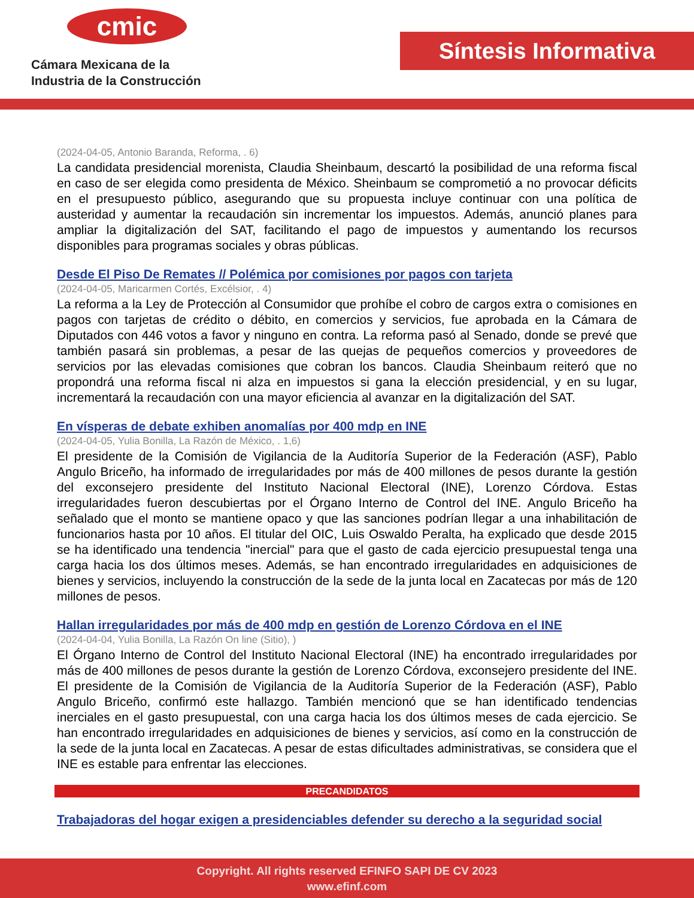cmic
Cámara Mexicana de la
Industria de la Construcción
Síntesis Informativa
(2024-04-05, Antonio Baranda, Reforma, . 6)
La candidata presidencial morenista, Claudia Sheinbaum, descartó la posibilidad de una reforma fiscal en caso de ser elegida como presidenta de México. Sheinbaum se comprometió a no provocar déficits en el presupuesto público, asegurando que su propuesta incluye continuar con una política de austeridad y aumentar la recaudación sin incrementar los impuestos. Además, anunció planes para ampliar la digitalización del SAT, facilitando el pago de impuestos y aumentando los recursos disponibles para programas sociales y obras públicas.
Desde El Piso De Remates // Polémica por comisiones por pagos con tarjeta
(2024-04-05, Maricarmen Cortés, Excélsior, . 4)
La reforma a la Ley de Protección al Consumidor que prohíbe el cobro de cargos extra o comisiones en pagos con tarjetas de crédito o débito, en comercios y servicios, fue aprobada en la Cámara de Diputados con 446 votos a favor y ninguno en contra. La reforma pasó al Senado, donde se prevé que también pasará sin problemas, a pesar de las quejas de pequeños comercios y proveedores de servicios por las elevadas comisiones que cobran los bancos. Claudia Sheinbaum reiteró que no propondrá una reforma fiscal ni alza en impuestos si gana la elección presidencial, y en su lugar, incrementará la recaudación con una mayor eficiencia al avanzar en la digitalización del SAT.
En vísperas de debate exhiben anomalías por 400 mdp en INE
(2024-04-05, Yulia Bonilla, La Razón de México, . 1,6)
El presidente de la Comisión de Vigilancia de la Auditoría Superior de la Federación (ASF), Pablo Angulo Briceño, ha informado de irregularidades por más de 400 millones de pesos durante la gestión del exconsejero presidente del Instituto Nacional Electoral (INE), Lorenzo Córdova. Estas irregularidades fueron descubiertas por el Órgano Interno de Control del INE. Angulo Briceño ha señalado que el monto se mantiene opaco y que las sanciones podrían llegar a una inhabilitación de funcionarios hasta por 10 años. El titular del OIC, Luis Oswaldo Peralta, ha explicado que desde 2015 se ha identificado una tendencia "inercial" para que el gasto de cada ejercicio presupuestal tenga una carga hacia los dos últimos meses. Además, se han encontrado irregularidades en adquisiciones de bienes y servicios, incluyendo la construcción de la sede de la junta local en Zacatecas por más de 120 millones de pesos.
Hallan irregularidades por más de 400 mdp en gestión de Lorenzo Córdova en el INE
(2024-04-04, Yulia Bonilla, La Razón On line (Sitio), )
El Órgano Interno de Control del Instituto Nacional Electoral (INE) ha encontrado irregularidades por más de 400 millones de pesos durante la gestión de Lorenzo Córdova, exconsejero presidente del INE. El presidente de la Comisión de Vigilancia de la Auditoría Superior de la Federación (ASF), Pablo Angulo Briceño, confirmó este hallazgo. También mencionó que se han identificado tendencias inerciales en el gasto presupuestal, con una carga hacia los dos últimos meses de cada ejercicio. Se han encontrado irregularidades en adquisiciones de bienes y servicios, así como en la construcción de la sede de la junta local en Zacatecas. A pesar de estas dificultades administrativas, se considera que el INE es estable para enfrentar las elecciones.
PRECANDIDATOS
Trabajadoras del hogar exigen a presidenciables defender su derecho a la seguridad social
Copyright. All rights reserved EFINFO SAPI DE CV 2023
www.efinf.com